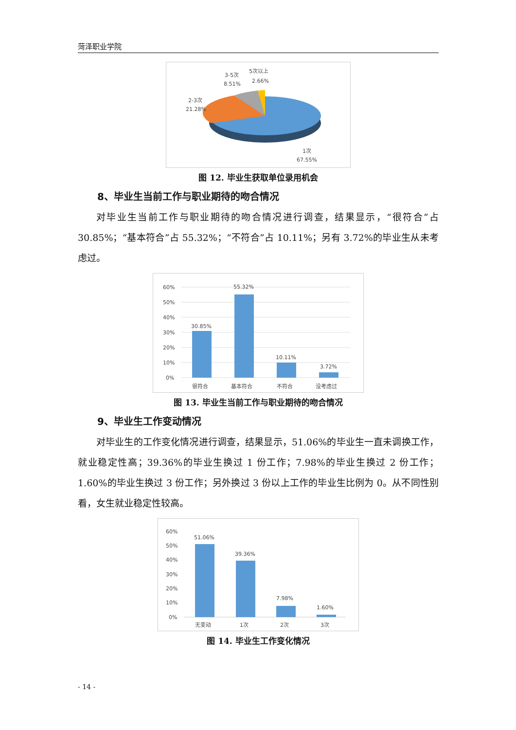菏泽职业学院
3-5次
8.51%
5次以上
2.66%
2-3次
21.28%
1次
67.55%
图 12. 毕业生获取单位录用机会
8、毕业生当前工作与职业期待的吻合情况
对毕业生当前工作与职业期待的吻合情况进行调查，结果显示，“很符合”占 30.85%；“基本符合”占 55.32%；“不符合”占 10.11%；另有 3.72%的毕业生从未考虑过。
60%
50%
40%
30%
20%
10%
0%
30.85%
55.32%
10.11%
3.72%
很符合
基本符合
不符合
没考虑过
图 13. 毕业生当前工作与职业期待的吻合情况
9、毕业生工作变动情况
对毕业生的工作变化情况进行调查，结果显示，51.06%的毕业生一直未调换工作，就业稳定性高；39.36%的毕业生换过 1 份工作；7.98%的毕业生换过 2 份工作；1.60%的毕业生换过 3 份工作；另外换过 3 份以上工作的毕业生比例为 0。从不同性别看，女生就业稳定性较高。
60%
50%
40%
30%
20%
10%
0%
51.06%
39.36%
7.98%
1.60%
无变动
1次
2次
3次
图 14. 毕业生工作变化情况
- 14 -